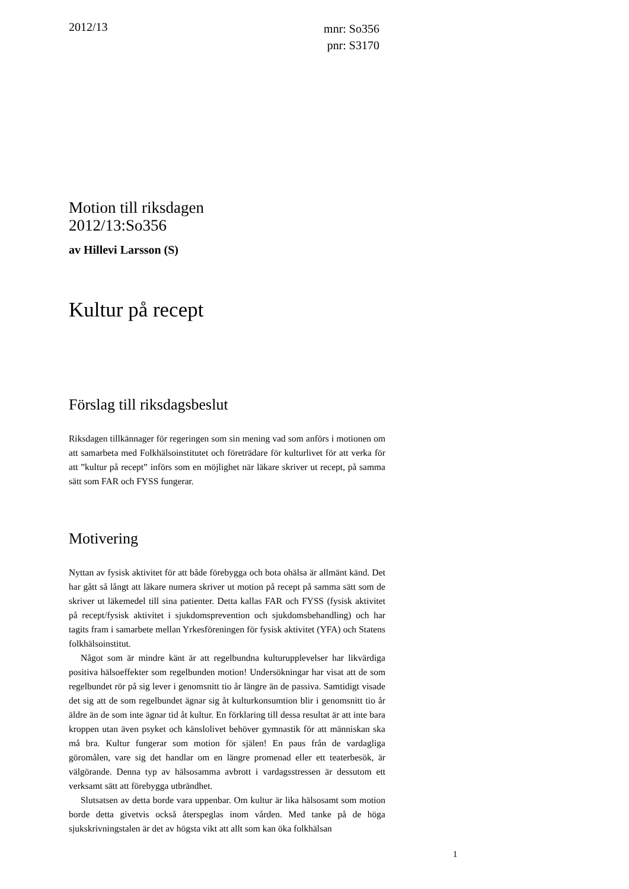2012/13
mnr: So356
pnr: S3170
Motion till riksdagen
2012/13:So356
av Hillevi Larsson (S)
Kultur på recept
Förslag till riksdagsbeslut
Riksdagen tillkännager för regeringen som sin mening vad som anförs i motionen om att samarbeta med Folkhälsoinstitutet och företrädare för kulturlivet för att verka för att ”kultur på recept” införs som en möjlighet när läkare skriver ut recept, på samma sätt som FAR och FYSS fungerar.
Motivering
Nyttan av fysisk aktivitet för att både förebygga och bota ohälsa är allmänt känd. Det har gått så långt att läkare numera skriver ut motion på recept på samma sätt som de skriver ut läkemedel till sina patienter. Detta kallas FAR och FYSS (fysisk aktivitet på recept/fysisk aktivitet i sjukdomsprevention och sjukdomsbehandling) och har tagits fram i samarbete mellan Yrkesföreningen för fysisk aktivitet (YFA) och Statens folkhälsoinstitut.
Något som är mindre känt är att regelbundna kulturupplevelser har likvärdiga positiva hälsoeffekter som regelbunden motion! Undersökningar har visat att de som regelbundet rör på sig lever i genomsnitt tio år längre än de passiva. Samtidigt visade det sig att de som regelbundet ägnar sig åt kulturkonsumtion blir i genomsnitt tio år äldre än de som inte ägnar tid åt kultur. En förklaring till dessa resultat är att inte bara kroppen utan även psyket och känslolivet behöver gymnastik för att människan ska må bra. Kultur fungerar som motion för själen! En paus från de vardagliga göromålen, vare sig det handlar om en längre promenad eller ett teaterbesök, är välgörande. Denna typ av hälsosamma avbrott i vardagsstressen är dessutom ett verksamt sätt att förebygga utbrändhet.
Slutsatsen av detta borde vara uppenbar. Om kultur är lika hälsosamt som motion borde detta givetvis också återspeglas inom vården. Med tanke på de höga sjukskrivningstalen är det av högsta vikt att allt som kan öka folkhälsan
1